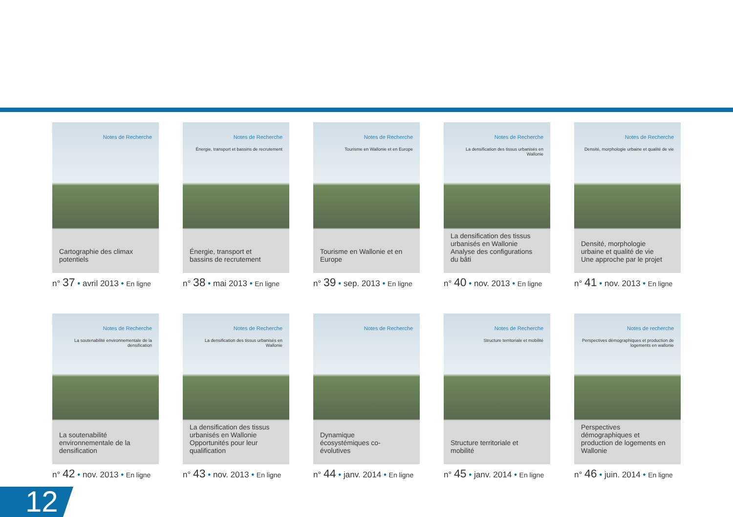Notes de Recherche
Cartographie des climax potentiels
n° 37 • avril 2013 • En ligne
Notes de Recherche
Énergie, transport et bassins de recrutement
Énergie, transport et bassins de recrutement
n° 38 • mai 2013 • En ligne
Notes de Recherche
Tourisme en Wallonie et en Europe
Tourisme en Wallonie et en Europe
n° 39 • sep. 2013 • En ligne
Notes de Recherche
La densification des tissus urbanisés en Wallonie
La densification des tissus urbanisés en Wallonie Analyse des configurations du bâti
n° 40 • nov. 2013 • En ligne
Notes de Recherche
Densité, morphologie urbaine et qualité de vie
Densité, morphologie urbaine et qualité de vie Une approche par le projet
n° 41 • nov. 2013 • En ligne
Notes de Recherche
La soutenabilité environnementale de la densification
La soutenabilité environnementale de la densification
n° 42 • nov. 2013 • En ligne
Notes de Recherche
La densification des tissus urbanisés en Wallonie
La densification des tissus urbanisés en Wallonie Opportunités pour leur qualification
n° 43 • nov. 2013 • En ligne
Notes de Recherche
Dynamique écosystémiques co-évolutives
n° 44 • janv. 2014 • En ligne
Notes de Recherche
Structure territoriale et mobilité
Structure territoriale et mobilité
n° 45 • janv. 2014 • En ligne
Notes de recherche
Perspectives démographiques et production de logements en wallonie
Perspectives démographiques et production de logements en Wallonie
n° 46 • juin. 2014 • En ligne
12